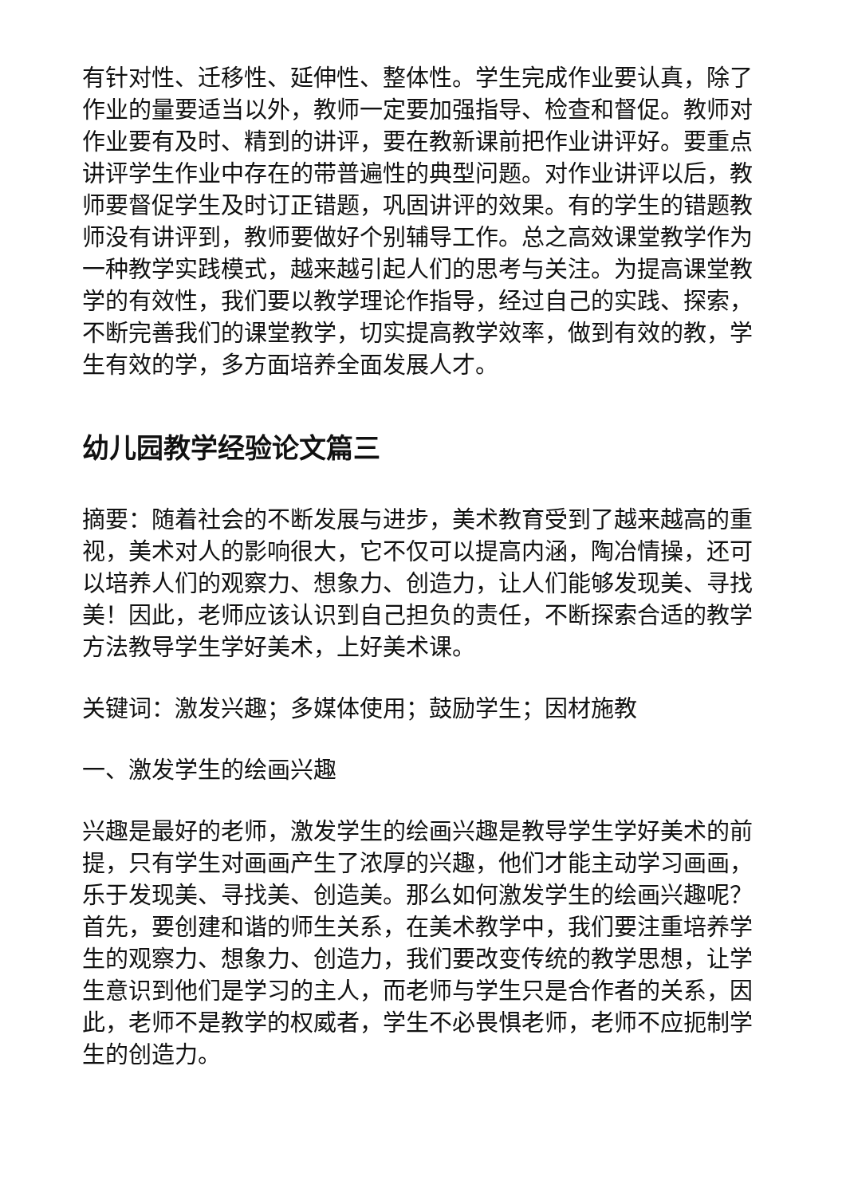有针对性、迁移性、延伸性、整体性。学生完成作业要认真，除了作业的量要适当以外，教师一定要加强指导、检查和督促。教师对作业要有及时、精到的讲评，要在教新课前把作业讲评好。要重点讲评学生作业中存在的带普遍性的典型问题。对作业讲评以后，教师要督促学生及时订正错题，巩固讲评的效果。有的学生的错题教师没有讲评到，教师要做好个别辅导工作。总之高效课堂教学作为一种教学实践模式，越来越引起人们的思考与关注。为提高课堂教学的有效性，我们要以教学理论作指导，经过自己的实践、探索，不断完善我们的课堂教学，切实提高教学效率，做到有效的教，学生有效的学，多方面培养全面发展人才。
幼儿园教学经验论文篇三
摘要：随着社会的不断发展与进步，美术教育受到了越来越高的重视，美术对人的影响很大，它不仅可以提高内涵，陶冶情操，还可以培养人们的观察力、想象力、创造力，让人们能够发现美、寻找美！因此，老师应该认识到自己担负的责任，不断探索合适的教学方法教导学生学好美术，上好美术课。
关键词：激发兴趣；多媒体使用；鼓励学生；因材施教
一、激发学生的绘画兴趣
兴趣是最好的老师，激发学生的绘画兴趣是教导学生学好美术的前提，只有学生对画画产生了浓厚的兴趣，他们才能主动学习画画，乐于发现美、寻找美、创造美。那么如何激发学生的绘画兴趣呢？首先，要创建和谐的师生关系，在美术教学中，我们要注重培养学生的观察力、想象力、创造力，我们要改变传统的教学思想，让学生意识到他们是学习的主人，而老师与学生只是合作者的关系，因此，老师不是教学的权威者，学生不必畏惧老师，老师不应扼制学生的创造力。